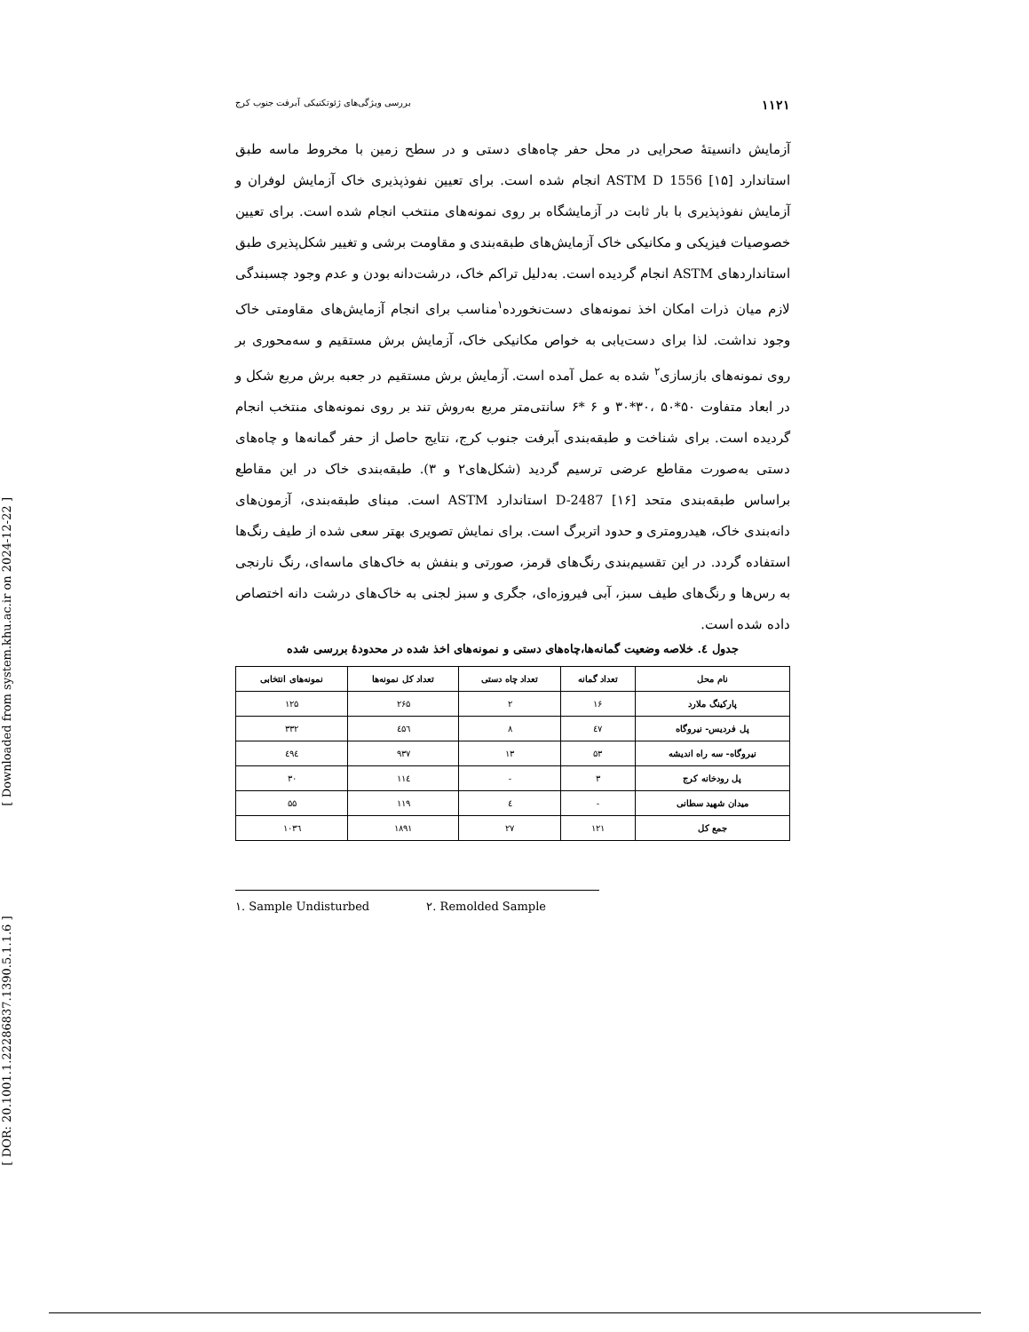[ DOR: 20.1001.1.22286837.1390.5.1.1.6 ] [ Downloaded from system.khu.ac.ir on 2024-12-22 ]
بررسی ویژگی‌های ژئوتکنیکی آبرفت جنوب کرج ۱۱۲۱
آزمایش دانسیتهٔ صحرایی در محل حفر چاه‌های دستی و در سطح زمین با مخروط ماسه طبق استاندارد ASTM D 1556 [۱۵] انجام شده است. برای تعیین نفوذپذیری خاک آزمایش لوفران و آزمایش نفوذپذیری با بار ثابت در آزمایشگاه بر روی نمونه‌های منتخب انجام شده است. برای تعیین خصوصیات فیزیکی و مکانیکی خاک آزمایش‌های طبقه‌بندی و مقاومت برشی و تغییر شکل‌پذیری طبق استانداردهای ASTM انجام گردیده است. به‌دلیل تراکم خاک، درشت‌دانه بودن و عدم وجود چسبندگی لازم میان ذرات امکان اخذ نمونه‌های دست‌نخورده<sup>۱</sup>مناسب برای انجام آزمایش‌های مقاومتی خاک وجود نداشت. لذا برای دست‌یابی به خواص مکانیکی خاک، آزمایش برش مستقیم و سه‌محوری بر روی نمونه‌های بازسازی<sup>۲</sup> شده به عمل آمده است. آزمایش برش مستقیم در جعبه برش مربع شکل و در ابعاد متفاوت ۵۰*۵۰ ،۳۰*۳۰ و ۶ *۶ سانتی‌متر مربع به‌روش تند بر روی نمونه‌های منتخب انجام گردیده است. برای شناخت و طبقه‌بندی آبرفت جنوب کرج، نتایج حاصل از حفر گمانه‌ها و چاه‌های دستی به‌صورت مقاطع عرضی ترسیم گردید (شکل‌های۲ و ۳). طبقه‌بندی خاک در این مقاطع براساس طبقه‌بندی متحد D-2487 [۱۶] استاندارد ASTM است. مبنای طبقه‌بندی، آزمون‌های دانه‌بندی خاک، هیدرومتری و حدود اتربرگ است. برای نمایش تصویری بهتر سعی شده از طیف رنگ‌ها استفاده گردد. در این تقسیم‌بندی رنگ‌های قرمز، صورتی و بنفش به خاک‌های ماسه‌ای، رنگ نارنجی به رس‌ها و رنگ‌های طیف سبز، آبی فیروزه‌ای، جگری و سبز لجنی به خاک‌های درشت دانه اختصاص داده شده است.
جدول ٤. خلاصه وضعیت گمانه‌ها،چاه‌های دستی و نمونه‌های اخذ شده در محدودهٔ بررسی شده
| نام محل | تعداد گمانه | تعداد چاه دستی | تعداد کل نمونه‌ها | نمونه‌های انتخابی |
| --- | --- | --- | --- | --- |
| پارکینگ ملارد | ۱۶ | ۲ | ۲۶۵ | ۱۲۵ |
| پل فردیس- نیروگاه | ٤۷ | ۸ | ٤۵٦ | ۳۳۲ |
| نیروگاه- سه راه اندیشه | ۵۳ | ۱۳ | ۹۳۷ | ٤۹٤ |
| پل رودخانه کرج | ۳ | - | ۱۱٤ | ۳۰ |
| میدان شهید سطانی | - | ٤ | ۱۱۹ | ۵۵ |
| جمع کل | ۱۲۱ | ۲۷ | ۱۸۹۱ | ۱۰۳٦ |
۱. Sample Undisturbed ۲. Remolded Sample